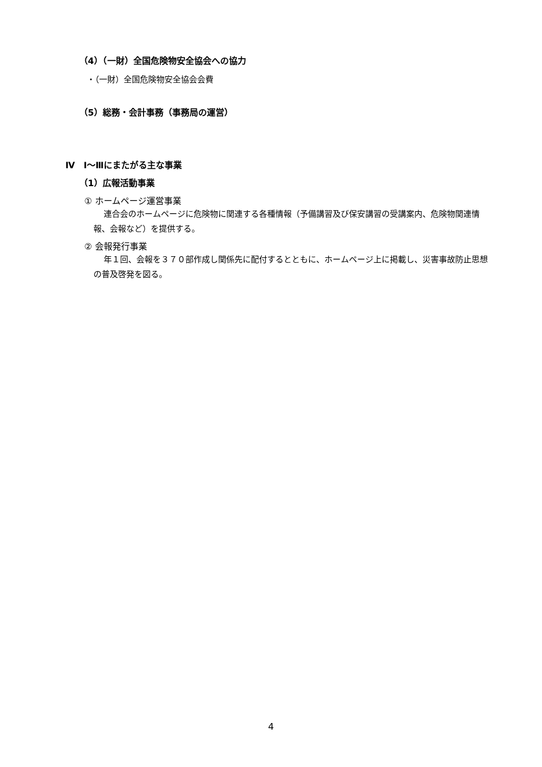（4）（一財）全国危険物安全協会への協力
・（一財）全国危険物安全協会会費
（5）総務・会計事務（事務局の運営）
Ⅳ　Ⅰ～Ⅲにまたがる主な事業
（1）広報活動事業
① ホームページ運営事業
連合会のホームページに危険物に関連する各種情報（予備講習及び保安講習の受講案内、危険物関連情報、会報など）を提供する。
② 会報発行事業
年１回、会報を３７０部作成し関係先に配付するとともに、ホームページ上に掲載し、災害事故防止思想の普及啓発を図る。
4